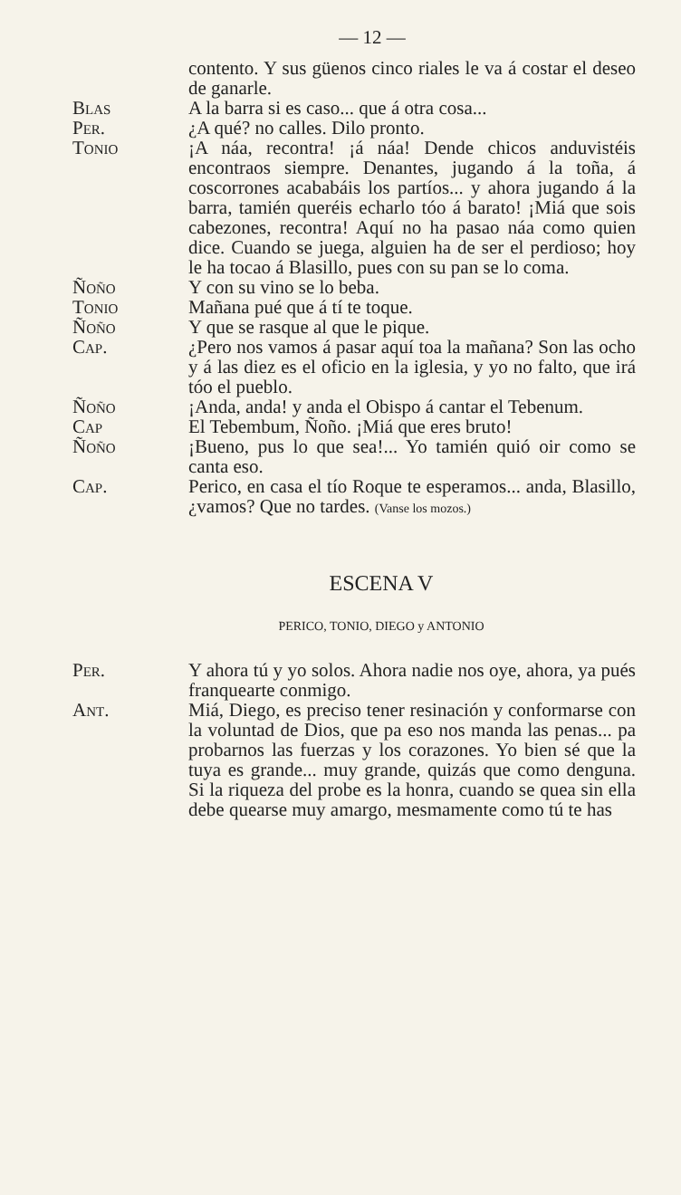— 12 —
contento. Y sus güenos cinco riales le va á costar el deseo de ganarle.
Blas A la barra si es caso... que á otra cosa...
Per. ¿A qué? no calles. Dilo pronto.
Tonio ¡A náa, recontra! ¡á náa! Dende chicos anduvistéis encontraos siempre. Denantes, jugando á la toña, á coscorrones acababáis los partíos... y ahora jugando á la barra, tamién queréis echarlo tóo á barato! ¡Miá que sois cabezones, recontra! Aquí no ha pasao náa como quien dice. Cuando se juega, alguien ha de ser el perdioso; hoy le ha tocao á Blasillo, pues con su pan se lo coma.
Ñoño Y con su vino se lo beba.
Tonio Mañana pué que á tí te toque.
Ñoño Y que se rasque al que le pique.
Cap. ¿Pero nos vamos á pasar aquí toa la mañana? Son las ocho y á las diez es el oficio en la iglesia, y yo no falto, que irá tóo el pueblo.
Ñoño ¡Anda, anda! y anda el Obispo á cantar el Tebenum.
Cap El Tebembum, Ñoño. ¡Miá que eres bruto!
Ñoño ¡Bueno, pus lo que sea!... Yo tamién quió oir como se canta eso.
Cap. Perico, en casa el tío Roque te esperamos... anda, Blasillo, ¿vamos? Que no tardes. (Vanse los mozos.)
ESCENA V
PERICO, TONIO, DIEGO y ANTONIO
Per. Y ahora tú y yo solos. Ahora nadie nos oye, ahora, ya pués franquearte conmigo.
Ant. Miá, Diego, es preciso tener resinación y conformarse con la voluntad de Dios, que pa eso nos manda las penas... pa probarnos las fuerzas y los corazones. Yo bien sé que la tuya es grande... muy grande, quizás que como denguna. Si la riqueza del probe es la honra, cuando se quea sin ella debe quearse muy amargo, mesmamente como tú te has